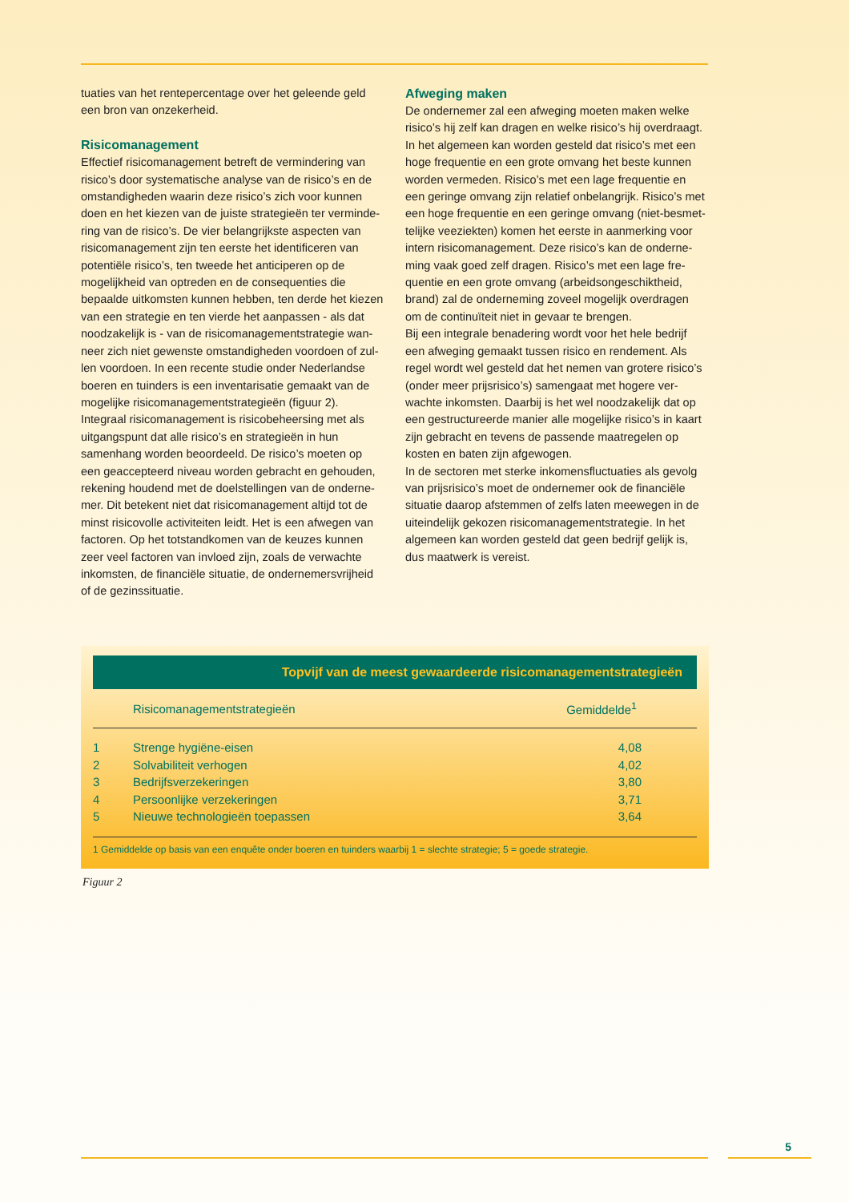tuaties van het rentepercentage over het geleende geld een bron van onzekerheid.
Risicomanagement
Effectief risicomanagement betreft de vermindering van risico’s door systematische analyse van de risico’s en de omstandigheden waarin deze risico’s zich voor kunnen doen en het kiezen van de juiste strategieën ter verminde-ring van de risico’s. De vier belangrijkste aspecten van risicomanagement zijn ten eerste het identificeren van potentiële risico’s, ten tweede het anticiperen op de mogelijkheid van optreden en de consequenties die bepaalde uitkomsten kunnen hebben, ten derde het kiezen van een strategie en ten vierde het aanpassen - als dat noodzakelijk is - van de risicomanagementstrategie wan-neer zich niet gewenste omstandigheden voordoen of zul-len voordoen. In een recente studie onder Nederlandse boeren en tuinders is een inventarisatie gemaakt van de mogelijke risicomanagementstrategieën (figuur 2).
Integraal risicomanagement is risicobeheersing met als uitgangspunt dat alle risico’s en strategieën in hun samenhang worden beoordeeld. De risico’s moeten op een geaccepteerd niveau worden gebracht en gehouden, rekening houdend met de doelstellingen van de onderne-mer. Dit betekent niet dat risicomanagement altijd tot de minst risicovolle activiteiten leidt. Het is een afwegen van factoren. Op het totstandkomen van de keuzes kunnen zeer veel factoren van invloed zijn, zoals de verwachte inkomsten, de financiële situatie, de ondernemersvrijheid of de gezinssituatie.
Afweging maken
De ondernemer zal een afweging moeten maken welke risico’s hij zelf kan dragen en welke risico’s hij overdraagt. In het algemeen kan worden gesteld dat risico’s met een hoge frequentie en een grote omvang het beste kunnen worden vermeden. Risico’s met een lage frequentie en een geringe omvang zijn relatief onbelangrijk. Risico’s met een hoge frequentie en een geringe omvang (niet-besmet-telijke veeziekten) komen het eerste in aanmerking voor intern risicomanagement. Deze risico’s kan de onderne-ming vaak goed zelf dragen. Risico’s met een lage fre-quentie en een grote omvang (arbeidsongeschiktheid, brand) zal de onderneming zoveel mogelijk overdragen om de continuïteit niet in gevaar te brengen.
Bij een integrale benadering wordt voor het hele bedrijf een afweging gemaakt tussen risico en rendement. Als regel wordt wel gesteld dat het nemen van grotere risico’s (onder meer prijsrisico’s) samengaat met hogere ver-wachte inkomsten. Daarbij is het wel noodzakelijk dat op een gestructureerde manier alle mogelijke risico’s in kaart zijn gebracht en tevens de passende maatregelen op kosten en baten zijn afgewogen.
In de sectoren met sterke inkomensfluctuaties als gevolg van prijsrisico’s moet de ondernemer ook de financiële situatie daarop afstemmen of zelfs laten meewegen in de uiteindelijk gekozen risicomanagementstrategie. In het algemeen kan worden gesteld dat geen bedrijf gelijk is, dus maatwerk is vereist.
Topvijf van de meest gewaardeerde risicomanagementstrategieën
| | Risicomanagementstrategieën | Gemiddelde<sup>1</sup> |
| --- | --- | --- |
| 1 | Strenge hygiëne-eisen | 4,08 |
| 2 | Solvabiliteit verhogen | 4,02 |
| 3 | Bedrijfsverzekeringen | 3,80 |
| 4 | Persoonlijke verzekeringen | 3,71 |
| 5 | Nieuwe technologieën toepassen | 3,64 |
1 Gemiddelde op basis van een enquête onder boeren en tuinders waarbij 1 = slechte strategie; 5 = goede strategie.
Figuur 2
5